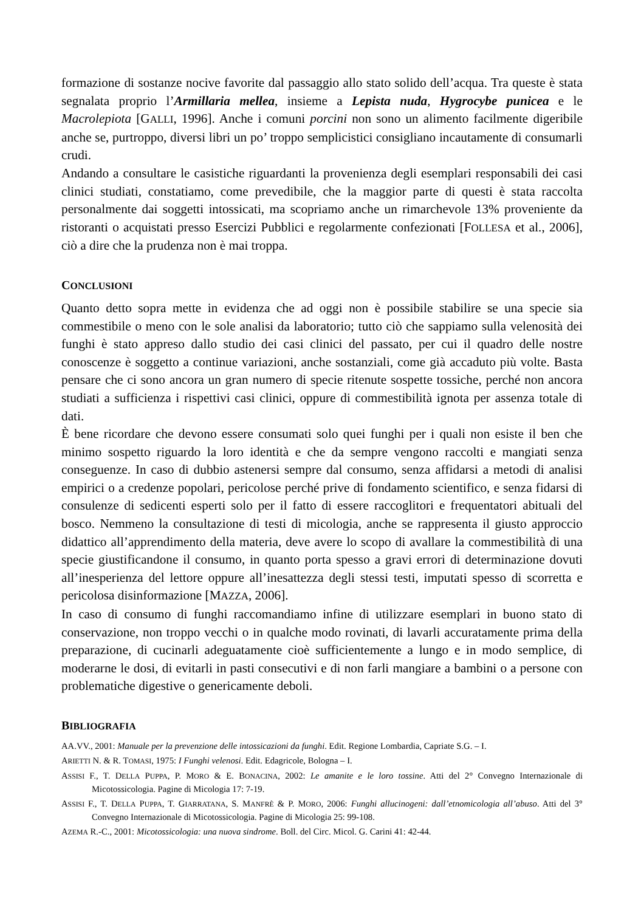formazione di sostanze nocive favorite dal passaggio allo stato solido dell’acqua. Tra queste è stata segnalata proprio l’Armillaria mellea, insieme a Lepista nuda, Hygrocybe punicea e le Macrolepiota [GALLI, 1996]. Anche i comuni porcini non sono un alimento facilmente digeribile anche se, purtroppo, diversi libri un po’ troppo semplicistici consigliano incautamente di consumarli crudi.
Andando a consultare le casistiche riguardanti la provenienza degli esemplari responsabili dei casi clinici studiati, constatiamo, come prevedibile, che la maggior parte di questi è stata raccolta personalmente dai soggetti intossicati, ma scopriamo anche un rimarchevole 13% proveniente da ristoranti o acquistati presso Esercizi Pubblici e regolarmente confezionati [FOLLESA et al., 2006], ciò a dire che la prudenza non è mai troppa.
CONCLUSIONI
Quanto detto sopra mette in evidenza che ad oggi non è possibile stabilire se una specie sia commestibile o meno con le sole analisi da laboratorio; tutto ciò che sappiamo sulla velenosità dei funghi è stato appreso dallo studio dei casi clinici del passato, per cui il quadro delle nostre conoscenze è soggetto a continue variazioni, anche sostanziali, come già accaduto più volte. Basta pensare che ci sono ancora un gran numero di specie ritenute sospette tossiche, perché non ancora studiati a sufficienza i rispettivi casi clinici, oppure di commestibilità ignota per assenza totale di dati.
È bene ricordare che devono essere consumati solo quei funghi per i quali non esiste il ben che minimo sospetto riguardo la loro identità e che da sempre vengono raccolti e mangiati senza conseguenze. In caso di dubbio astenersi sempre dal consumo, senza affidarsi a metodi di analisi empirici o a credenze popolari, pericolose perché prive di fondamento scientifico, e senza fidarsi di consulenze di sedicenti esperti solo per il fatto di essere raccoglitori e frequentatori abituali del bosco. Nemmeno la consultazione di testi di micologia, anche se rappresenta il giusto approccio didattico all’apprendimento della materia, deve avere lo scopo di avallare la commestibilità di una specie giustificandone il consumo, in quanto porta spesso a gravi errori di determinazione dovuti all’inesperienza del lettore oppure all’inesattezza degli stessi testi, imputati spesso di scorretta e pericolosa disinformazione [MAZZA, 2006].
In caso di consumo di funghi raccomandiamo infine di utilizzare esemplari in buono stato di conservazione, non troppo vecchi o in qualche modo rovinati, di lavarli accuratamente prima della preparazione, di cucinarli adeguatamente cioè sufficientemente a lungo e in modo semplice, di moderarne le dosi, di evitarli in pasti consecutivi e di non farli mangiare a bambini o a persone con problematiche digestive o genericamente deboli.
BIBLIOGRAFIA
AA.VV., 2001: Manuale per la prevenzione delle intossicazioni da funghi. Edit. Regione Lombardia, Capriate S.G. – I.
ARIETTI N. & R. TOMASI, 1975: I Funghi velenosi. Edit. Edagricole, Bologna – I.
ASSISI F., T. DELLA PUPPA, P. MORO & E. BONACINA, 2002: Le amanite e le loro tossine. Atti del 2° Convegno Internazionale di Micotossicologia. Pagine di Micologia 17: 7-19.
ASSISI F., T. DELLA PUPPA, T. GIARRATANA, S. MANFRÈ & P. MORO, 2006: Funghi allucinogeni: dall’etnomicologia all’abuso. Atti del 3° Convegno Internazionale di Micotossicologia. Pagine di Micologia 25: 99-108.
AZEMA R.-C., 2001: Micotossicologia: una nuova sindrome. Boll. del Circ. Micol. G. Carini 41: 42-44.